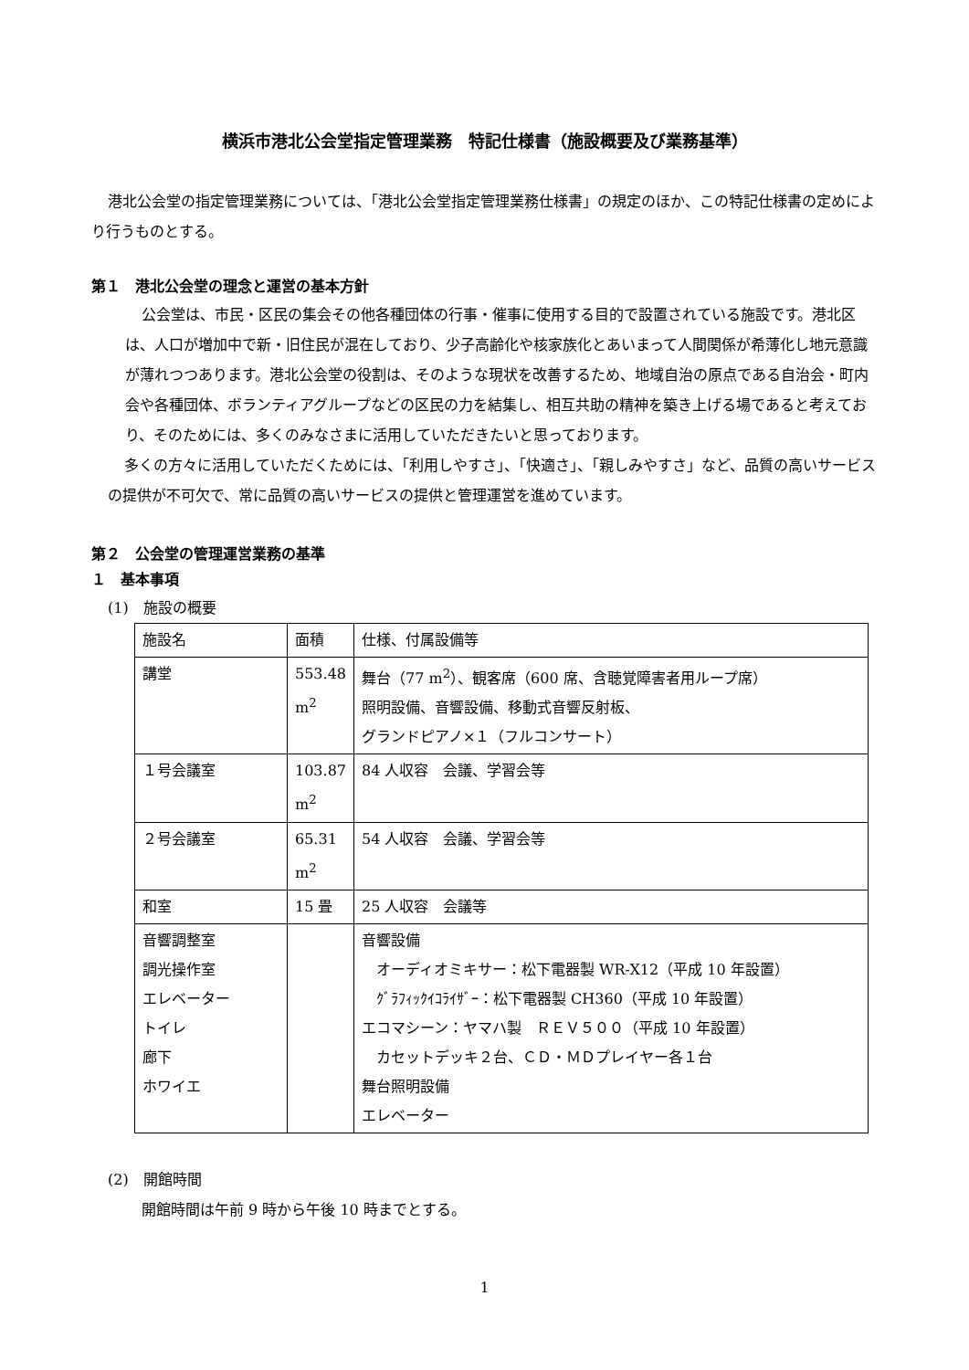横浜市港北公会堂指定管理業務　特記仕様書（施設概要及び業務基準）
港北公会堂の指定管理業務については、「港北公会堂指定管理業務仕様書」の規定のほか、この特記仕様書の定めにより行うものとする。
第１　港北公会堂の理念と運営の基本方針
公会堂は、市民・区民の集会その他各種団体の行事・催事に使用する目的で設置されている施設です。港北区は、人口が増加中で新・旧住民が混在しており、少子高齢化や核家族化とあいまって人間関係が希薄化し地元意識が薄れつつあります。港北公会堂の役割は、そのような現状を改善するため、地域自治の原点である自治会・町内会や各種団体、ボランティアグループなどの区民の力を結集し、相互共助の精神を築き上げる場であると考えており、そのためには、多くのみなさまに活用していただきたいと思っております。
多くの方々に活用していただくためには、「利用しやすさ」、「快適さ」、「親しみやすさ」など、品質の高いサービスの提供が不可欠で、常に品質の高いサービスの提供と管理運営を進めています。
第２　公会堂の管理運営業務の基準
１　基本事項
(1)　施設の概要
| 施設名 | 面積 | 仕様、付属設備等 |
| 講堂 | 553.48 m<sup>2</sup> | 舞台（77 m<sup>2</sup>）、観客席（600 席、含聴覚障害者用ループ席） 照明設備、音響設備、移動式音響反射板、 グランドピアノ×１（フルコンサート） |
| １号会議室 | 103.87 m<sup>2</sup> | 84 人収容 会議、学習会等 |
| ２号会議室 | 65.31 m<sup>2</sup> | 54 人収容 会議、学習会等 |
| 和室 | 15 畳 | 25 人収容 会議等 |
| 音響調整室 調光操作室 エレベーター トイレ 廊下 ホワイエ | | 音響設備 オーディオミキサー：松下電器製 WR-X12（平成 10 年設置） ｸﾞﾗﾌｨｯｸｲｺﾗｲｻﾞｰ：松下電器製 CH360（平成 10 年設置） エコマシーン：ヤマハ製 ＲＥＶ５００（平成 10 年設置） カセットデッキ２台、ＣＤ・ＭＤプレイヤー各１台 舞台照明設備 エレベーター |
(2)　開館時間
開館時間は午前 9 時から午後 10 時までとする。
1